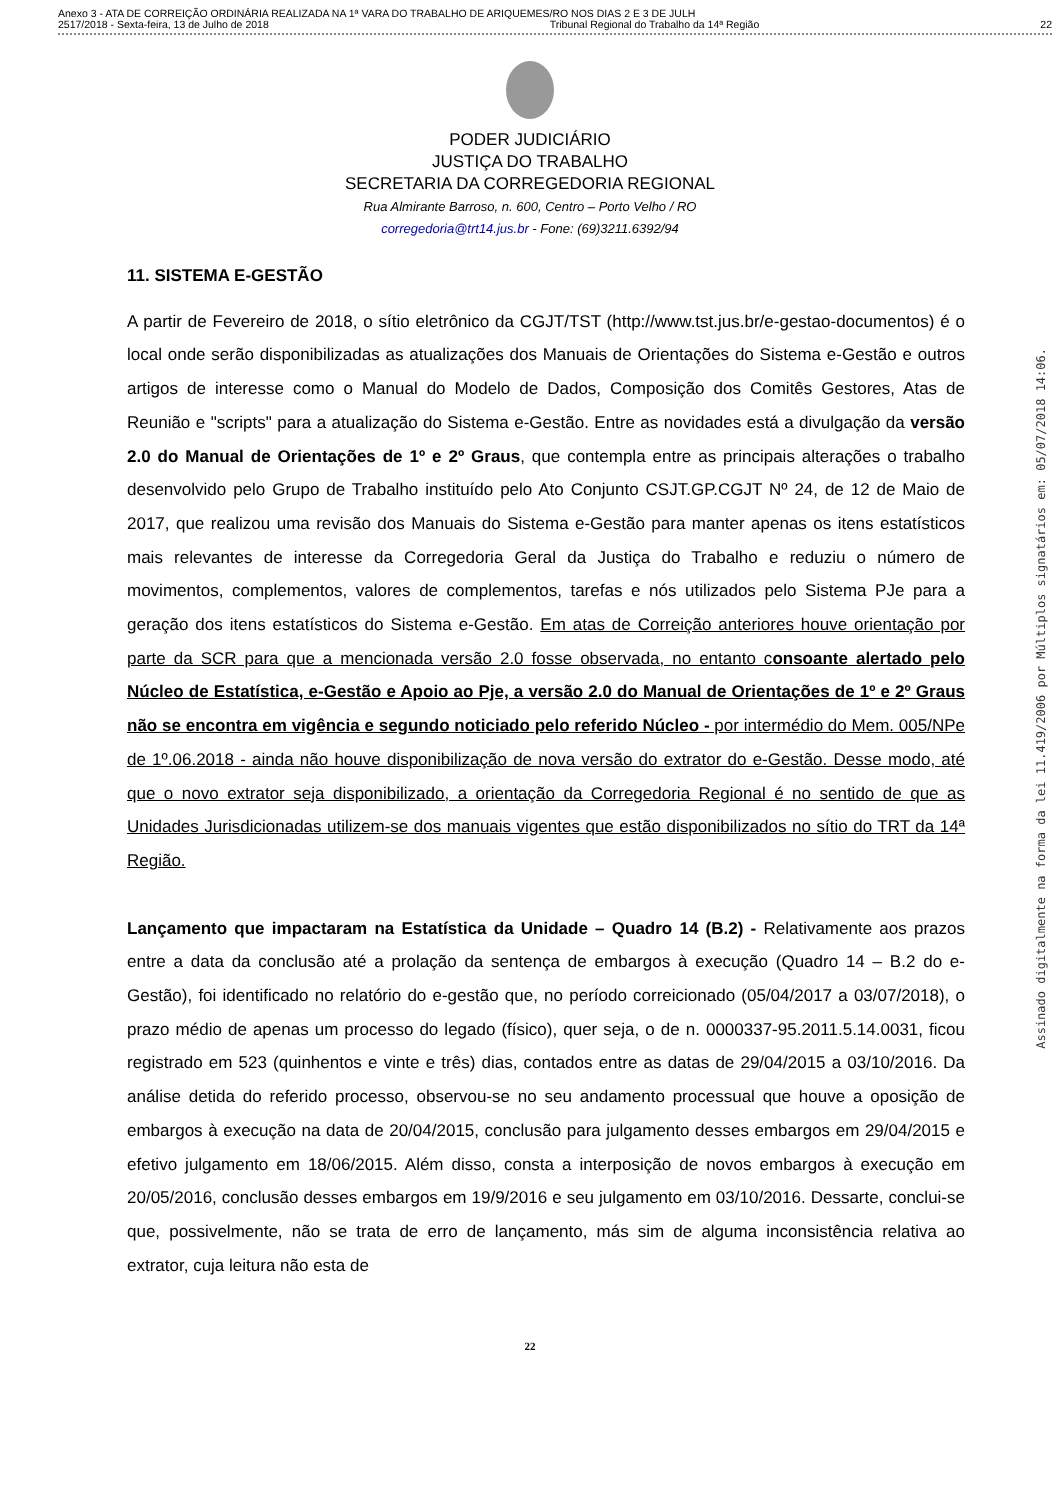Anexo 3 - ATA DE CORREIÇÃO ORDINÁRIA REALIZADA NA 1ª VARA DO TRABALHO DE ARIQUEMES/RO NOS DIAS 2 E 3 DE JULH
2517/2018 - Sexta-feira, 13 de Julho de 2018 Tribunal Regional do Trabalho da 14ª Região 22
PODER JUDICIÁRIO
JUSTIÇA DO TRABALHO
SECRETARIA DA CORREGEDORIA REGIONAL
Rua Almirante Barroso, n. 600, Centro – Porto Velho / RO
corregedoria@trt14.jus.br - Fone: (69)3211.6392/94
11. SISTEMA E-GESTÃO
A partir de Fevereiro de 2018, o sítio eletrônico da CGJT/TST (http://www.tst.jus.br/e-gestao-documentos) é o local onde serão disponibilizadas as atualizações dos Manuais de Orientações do Sistema e-Gestão e outros artigos de interesse como o Manual do Modelo de Dados, Composição dos Comitês Gestores, Atas de Reunião e "scripts" para a atualização do Sistema e-Gestão. Entre as novidades está a divulgação da versão 2.0 do Manual de Orientações de 1º e 2º Graus, que contempla entre as principais alterações o trabalho desenvolvido pelo Grupo de Trabalho instituído pelo Ato Conjunto CSJT.GP.CGJT Nº 24, de 12 de Maio de 2017, que realizou uma revisão dos Manuais do Sistema e-Gestão para manter apenas os itens estatísticos mais relevantes de interesse da Corregedoria Geral da Justiça do Trabalho e reduziu o número de movimentos, complementos, valores de complementos, tarefas e nós utilizados pelo Sistema PJe para a geração dos itens estatísticos do Sistema e-Gestão. Em atas de Correição anteriores houve orientação por parte da SCR para que a mencionada versão 2.0 fosse observada, no entanto consoante alertado pelo Núcleo de Estatística, e-Gestão e Apoio ao Pje, a versão 2.0 do Manual de Orientações de 1º e 2º Graus não se encontra em vigência e segundo noticiado pelo referido Núcleo - por intermédio do Mem. 005/NPe de 1º.06.2018 - ainda não houve disponibilização de nova versão do extrator do e-Gestão. Desse modo, até que o novo extrator seja disponibilizado, a orientação da Corregedoria Regional é no sentido de que as Unidades Jurisdicionadas utilizem-se dos manuais vigentes que estão disponibilizados no sítio do TRT da 14ª Região.
Lançamento que impactaram na Estatística da Unidade – Quadro 14 (B.2) - Relativamente aos prazos entre a data da conclusão até a prolação da sentença de embargos à execução (Quadro 14 – B.2 do e-Gestão), foi identificado no relatório do e-gestão que, no período correicionado (05/04/2017 a 03/07/2018), o prazo médio de apenas um processo do legado (físico), quer seja, o de n. 0000337-95.2011.5.14.0031, ficou registrado em 523 (quinhentos e vinte e três) dias, contados entre as datas de 29/04/2015 a 03/10/2016. Da análise detida do referido processo, observou-se no seu andamento processual que houve a oposição de embargos à execução na data de 20/04/2015, conclusão para julgamento desses embargos em 29/04/2015 e efetivo julgamento em 18/06/2015. Além disso, consta a interposição de novos embargos à execução em 20/05/2016, conclusão desses embargos em 19/9/2016 e seu julgamento em 03/10/2016. Dessarte, conclui-se que, possivelmente, não se trata de erro de lançamento, más sim de alguma inconsistência relativa ao extrator, cuja leitura não esta de
22
Assinado digitalmente na forma da lei 11.419/2006 por Múltiplos signatários em: 05/07/2018 14:06.